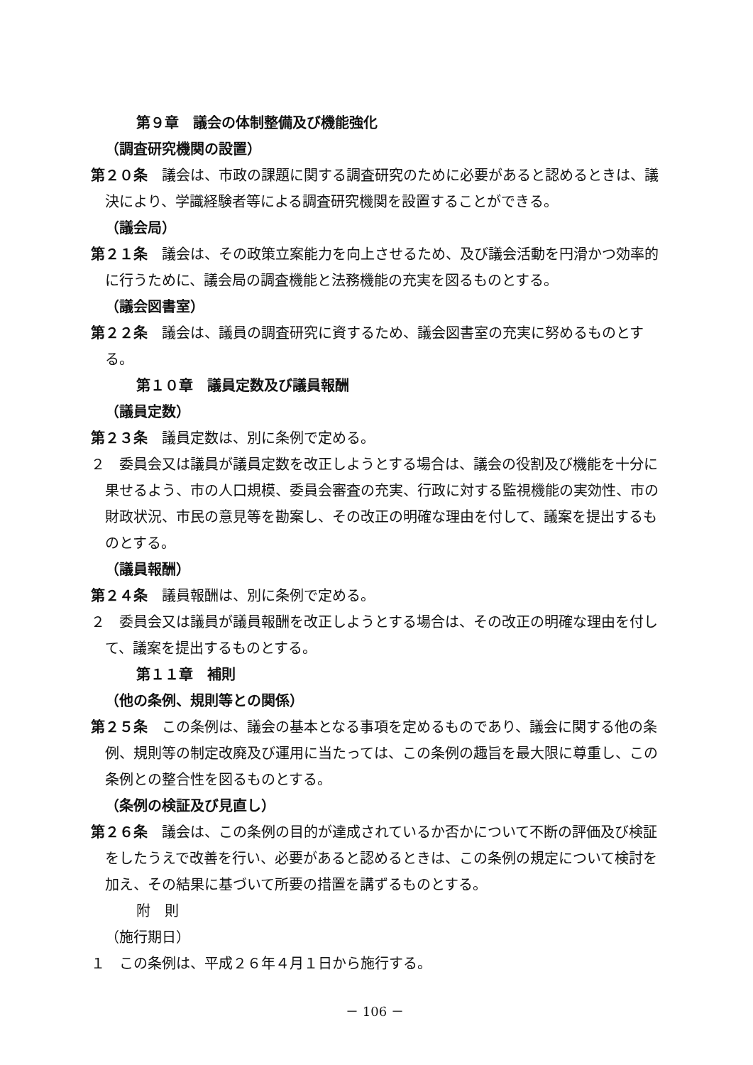第９章　議会の体制整備及び機能強化
（調査研究機関の設置）
第２０条　議会は、市政の課題に関する調査研究のために必要があると認めるときは、議決により、学識経験者等による調査研究機関を設置することができる。
（議会局）
第２１条　議会は、その政策立案能力を向上させるため、及び議会活動を円滑かつ効率的に行うために、議会局の調査機能と法務機能の充実を図るものとする。
（議会図書室）
第２２条　議会は、議員の調査研究に資するため、議会図書室の充実に努めるものとする。
第１０章　議員定数及び議員報酬
（議員定数）
第２３条　議員定数は、別に条例で定める。
２　委員会又は議員が議員定数を改正しようとする場合は、議会の役割及び機能を十分に果せるよう、市の人口規模、委員会審査の充実、行政に対する監視機能の実効性、市の財政状況、市民の意見等を勘案し、その改正の明確な理由を付して、議案を提出するものとする。
（議員報酬）
第２４条　議員報酬は、別に条例で定める。
２　委員会又は議員が議員報酬を改正しようとする場合は、その改正の明確な理由を付して、議案を提出するものとする。
第１１章　補則
（他の条例、規則等との関係）
第２５条　この条例は、議会の基本となる事項を定めるものであり、議会に関する他の条例、規則等の制定改廃及び運用に当たっては、この条例の趣旨を最大限に尊重し、この条例との整合性を図るものとする。
（条例の検証及び見直し）
第２６条　議会は、この条例の目的が達成されているか否かについて不断の評価及び検証をしたうえで改善を行い、必要があると認めるときは、この条例の規定について検討を加え、その結果に基づいて所要の措置を講ずるものとする。
附　則
（施行期日）
１　この条例は、平成２６年４月１日から施行する。
－ 106 －